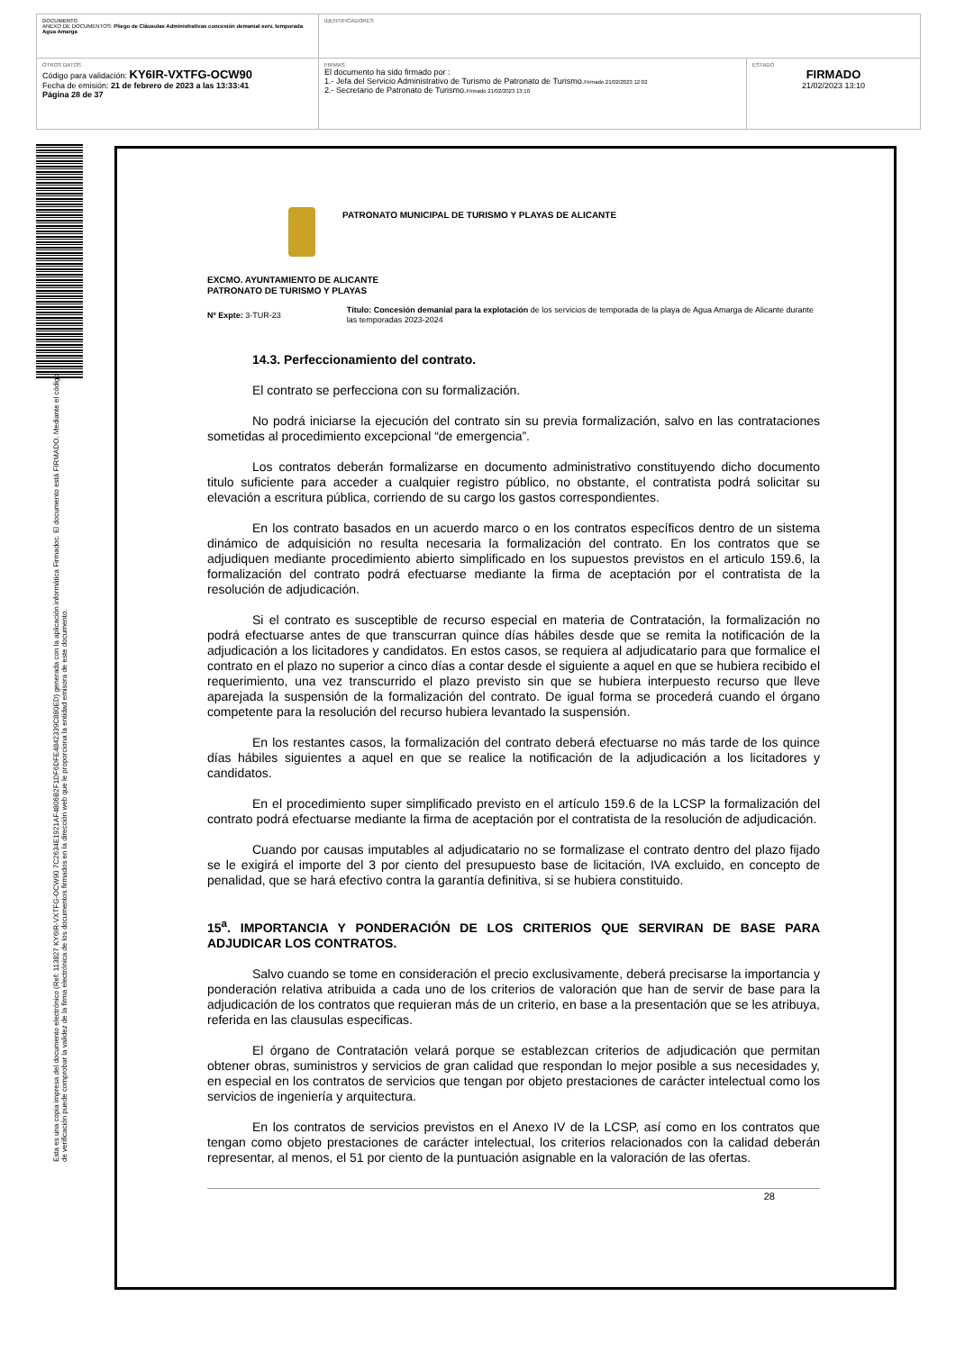| DOCUMENTO ANEXO DE DOCUMENTOS: Pliego de Cláusulas Administrativas concesión demanial serv. temporada Agua Amarga | IDENTIFICADORES | |
| OTROS DATOS Código para validación: KY6IR-VXTFG-OCW90 Fecha de emisión: 21 de febrero de 2023 a las 13:33:41 Página 28 de 37 | FIRMAS El documento ha sido firmado por : 1.- Jefa del Servicio Administrativo de Turismo de Patronato de Turismo. Firmado 21/02/2023 12:02 2.- Secretario de Patronato de Turismo. Firmado 21/02/2023 13:10 | ESTADO FIRMADO 21/02/2023 13:10 |
Esta es una copia impresa del documento electrónico (Ref: 113827 KY6IR-VXTFG-OCW90 7C2634E1921AF4806B2F1DF6DFE4842339C880ED) generada con la aplicación informática Firmadoc. El documento está FIRMADO. Mediante el código de verificación puede comprobar la validez de la firma electrónica de los documentos firmados en la dirección web que le proporciona la entidad emisora de este documento.
PATRONATO MUNICIPAL DE TURISMO Y PLAYAS DE ALICANTE
EXCMO. AYUNTAMIENTO DE ALICANTE
PATRONATO DE TURISMO Y PLAYAS
Nº Expte: 3-TUR-23
Título: Concesión demanial para la explotación de los servicios de temporada de la playa de Agua Amarga de Alicante durante las temporadas 2023-2024
14.3. Perfeccionamiento del contrato.
El contrato se perfecciona con su formalización.
No podrá iniciarse la ejecución del contrato sin su previa formalización, salvo en las contrataciones sometidas al procedimiento excepcional “de emergencia”.
Los contratos deberán formalizarse en documento administrativo constituyendo dicho documento titulo suficiente para acceder a cualquier registro público, no obstante, el contratista podrá solicitar su elevación a escritura pública, corriendo de su cargo los gastos correspondientes.
En los contrato basados en un acuerdo marco o en los contratos específicos dentro de un sistema dinámico de adquisición no resulta necesaria la formalización del contrato. En los contratos que se adjudiquen mediante procedimiento abierto simplificado en los supuestos previstos en el articulo 159.6, la formalización del contrato podrá efectuarse mediante la firma de aceptación por el contratista de la resolución de adjudicación.
Si el contrato es susceptible de recurso especial en materia de Contratación, la formalización no podrá efectuarse antes de que transcurran quince días hábiles desde que se remita la notificación de la adjudicación a los licitadores y candidatos. En estos casos, se requiera al adjudicatario para que formalice el contrato en el plazo no superior a cinco días a contar desde el siguiente a aquel en que se hubiera recibido el requerimiento, una vez transcurrido el plazo previsto sin que se hubiera interpuesto recurso que lleve aparejada la suspensión de la formalización del contrato. De igual forma se procederá cuando el órgano competente para la resolución del recurso hubiera levantado la suspensión.
En los restantes casos, la formalización del contrato deberá efectuarse no más tarde de los quince días hábiles siguientes a aquel en que se realice la notificación de la adjudicación a los licitadores y candidatos.
En el procedimiento super simplificado previsto en el artículo 159.6 de la LCSP la formalización del contrato podrá efectuarse mediante la firma de aceptación por el contratista de la resolución de adjudicación.
Cuando por causas imputables al adjudicatario no se formalizase el contrato dentro del plazo fijado se le exigirá el importe del 3 por ciento del presupuesto base de licitación, IVA excluido, en concepto de penalidad, que se hará efectivo contra la garantía definitiva, si se hubiera constituido.
15<sup>a</sup>. IMPORTANCIA Y PONDERACIÓN DE LOS CRITERIOS QUE SERVIRAN DE BASE PARA ADJUDICAR LOS CONTRATOS.
Salvo cuando se tome en consideración el precio exclusivamente, deberá precisarse la importancia y ponderación relativa atribuida a cada uno de los criterios de valoración que han de servir de base para la adjudicación de los contratos que requieran más de un criterio, en base a la presentación que se les atribuya, referida en las clausulas especificas.
El órgano de Contratación velará porque se establezcan criterios de adjudicación que permitan obtener obras, suministros y servicios de gran calidad que respondan lo mejor posible a sus necesidades y, en especial en los contratos de servicios que tengan por objeto prestaciones de carácter intelectual como los servicios de ingeniería y arquitectura.
En los contratos de servicios previstos en el Anexo IV de la LCSP, así como en los contratos que tengan como objeto prestaciones de carácter intelectual, los criterios relacionados con la calidad deberán representar, al menos, el 51 por ciento de la puntuación asignable en la valoración de las ofertas.
28